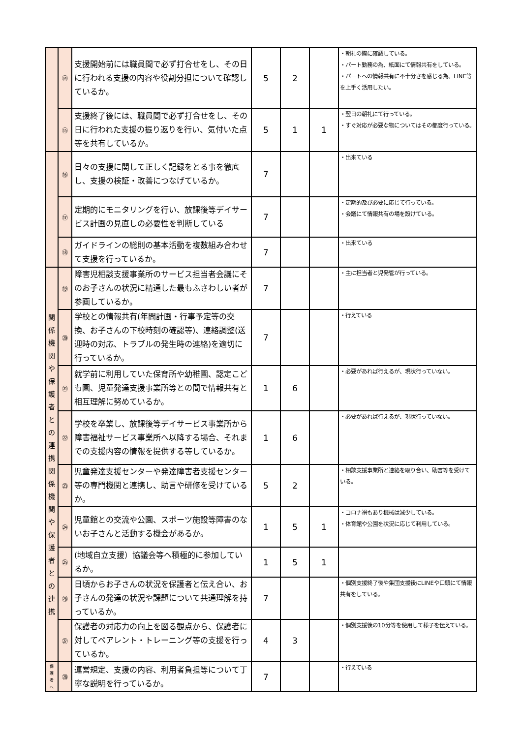| | ⑭ | 支援開始前には職員間で必ず打合せをし、その日に行われる支援の内容や役割分担について確認しているか。 | 5 | 2 | | ・朝礼の際に確認している。 ・パート勤務の為、紙面にて情報共有をしている。 ・パートへの情報共有に不十分さを感じる為、LINE等を上手く活用したい。 |
| | ⑮ | 支援終了後には、職員間で必ず打合せをし、その日に行われた支援の振り返りを行い、気付いた点等を共有しているか。 | 5 | 1 | 1 | ・翌日の朝礼にて行っている。 ・すぐ対応が必要な物についてはその都度行っている。 |
| | ⑯ | 日々の支援に関して正しく記録をとる事を徹底し、支援の検証・改善につなげているか。 | 7 | | | ・出来ている |
| | ⑰ | 定期的にモニタリングを行い、放課後等デイサービス計画の見直しの必要性を判断している | 7 | | | ・定期的及び必要に応じて行っている。 ・会議にて情報共有の場を設けている。 |
| | ⑱ | ガイドラインの総則の基本活動を複数組み合わせて支援を行っているか。 | 7 | | | ・出来ている |
| 関 係 機 関 や 保 護 者 と の 連 携 関 係 機 関 や 保 護 者 と の 連 携 | ⑲ | 障害児相談支援事業所のサービス担当者会議にそのお子さんの状況に精通した最もふさわしい者が参画しているか。 | 7 | | | ・主に担当者と児発管が行っている。 |
| | ⑳ | 学校との情報共有(年間計画・行事予定等の交換、お子さんの下校時刻の確認等)、連絡調整(送迎時の対応、トラブルの発生時の連絡)を適切に行っているか。 | 7 | | | ・行えている |
| | ㉑ | 就学前に利用していた保育所や幼稚園、認定こども園、児童発達支援事業所等との間で情報共有と相互理解に努めているか。 | 1 | 6 | | ・必要があれば行えるが、現状行っていない。 |
| | ㉒ | 学校を卒業し、放課後等デイサービス事業所から障害福祉サービス事業所へ以降する場合、それまでの支援内容の情報を提供する等しているか。 | 1 | 6 | | ・必要があれば行えるが、現状行っていない。 |
| | ㉓ | 児童発達支援センターや発達障害者支援センター等の専門機関と連携し、助言や研修を受けているか。 | 5 | 2 | | ・相談支援事業所と連絡を取り合い、助言等を受けている。 |
| | ㉔ | 児童館との交流や公園、スポーツ施設等障害のないお子さんと活動する機会があるか。 | 1 | 5 | 1 | ・コロナ禍もあり機械は減少している。 ・体育館や公園を状況に応じて利用している。 |
| | ㉕ | (地域自立支援）協議会等へ積極的に参加しているか。 | 1 | 5 | 1 | |
| | ㉖ | 日頃からお子さんの状況を保護者と伝え合い、お子さんの発達の状況や課題について共通理解を持っているか。 | 7 | | | ・個別支援終了後や集団支援後にLINEや口頭にて情報共有をしている。 |
| | ㉗ | 保護者の対応力の向上を図る観点から、保護者に対してペアレント・トレーニング等の支援を行っているか。 | 4 | 3 | | ・個別支援後の10分等を使用して様子を伝えている。 |
| 保 護 者 へ | ㉘ | 運営規定、支援の内容、利用者負担等について丁寧な説明を行っているか。 | 7 | | | ・行えている |